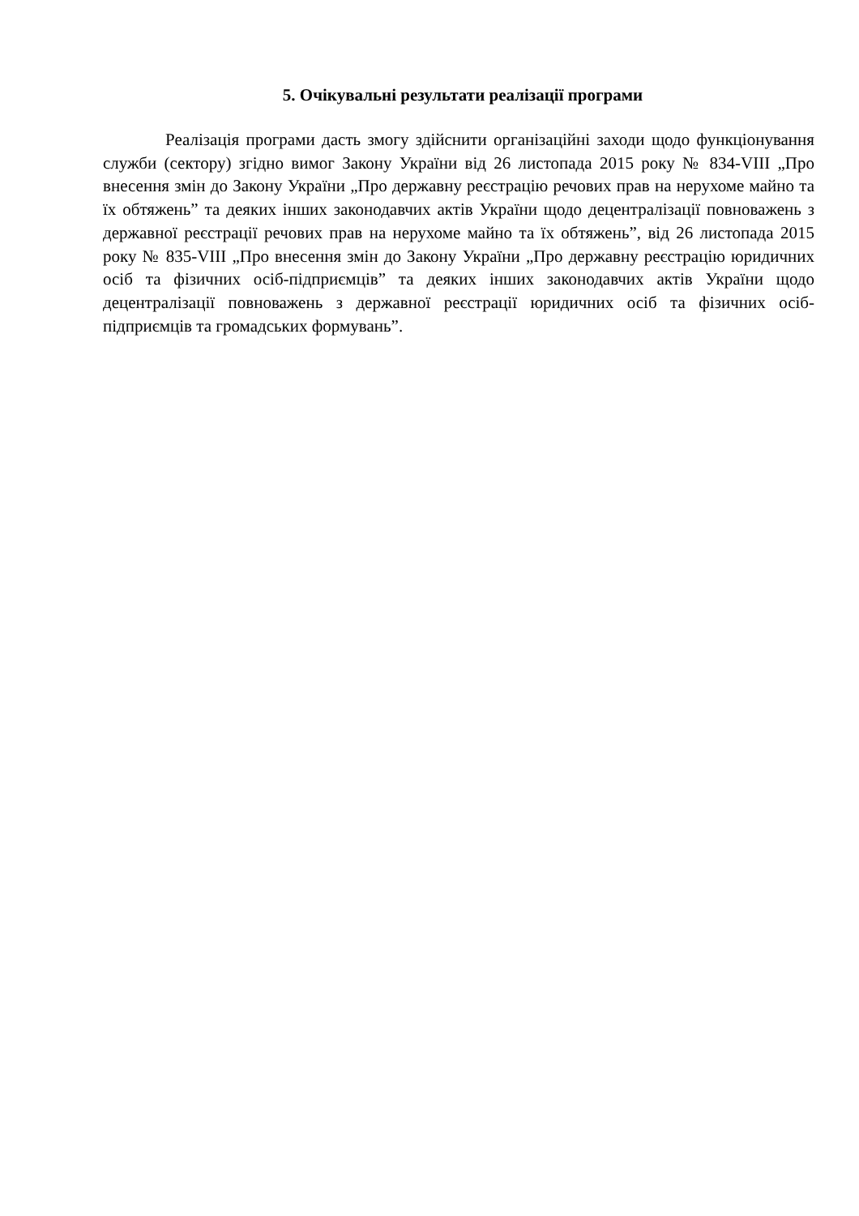5. Очікувальні результати реалізації програми
Реалізація програми дасть змогу здійснити організаційні заходи щодо функціонування служби (сектору) згідно вимог Закону України від 26 листопада 2015 року № 834-VIII „Про внесення змін до Закону України „Про державну реєстрацію речових прав на нерухоме майно та їх обтяжень” та деяких інших законодавчих актів України щодо децентралізації повноважень з державної реєстрації речових прав на нерухоме майно та їх обтяжень”, від 26 листопада 2015 року № 835-VIII „Про внесення змін до Закону України „Про державну реєстрацію юридичних осіб та фізичних осіб-підприємців” та деяких інших законодавчих актів України щодо децентралізації повноважень з державної реєстрації юридичних осіб та фізичних осіб-підприємців та громадських формувань”.